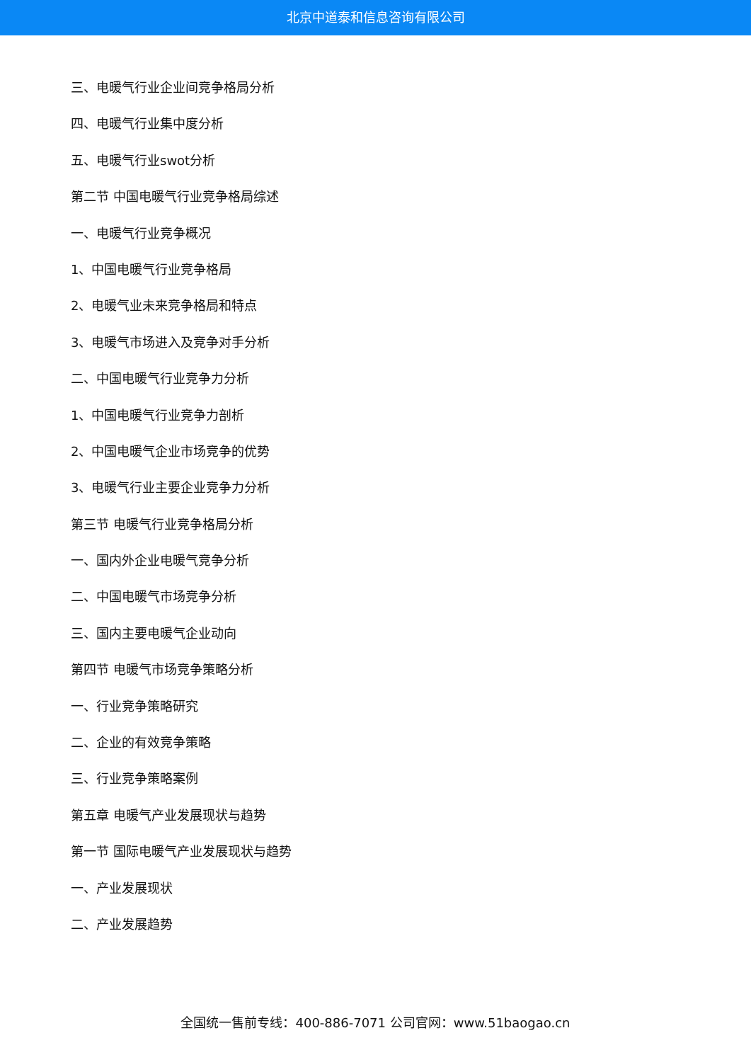北京中道泰和信息咨询有限公司
三、电暖气行业企业间竞争格局分析
四、电暖气行业集中度分析
五、电暖气行业swot分析
第二节 中国电暖气行业竞争格局综述
一、电暖气行业竞争概况
1、中国电暖气行业竞争格局
2、电暖气业未来竞争格局和特点
3、电暖气市场进入及竞争对手分析
二、中国电暖气行业竞争力分析
1、中国电暖气行业竞争力剖析
2、中国电暖气企业市场竞争的优势
3、电暖气行业主要企业竞争力分析
第三节 电暖气行业竞争格局分析
一、国内外企业电暖气竞争分析
二、中国电暖气市场竞争分析
三、国内主要电暖气企业动向
第四节 电暖气市场竞争策略分析
一、行业竞争策略研究
二、企业的有效竞争策略
三、行业竞争策略案例
第五章 电暖气产业发展现状与趋势
第一节 国际电暖气产业发展现状与趋势
一、产业发展现状
二、产业发展趋势
全国统一售前专线：400-886-7071 公司官网：www.51baogao.cn